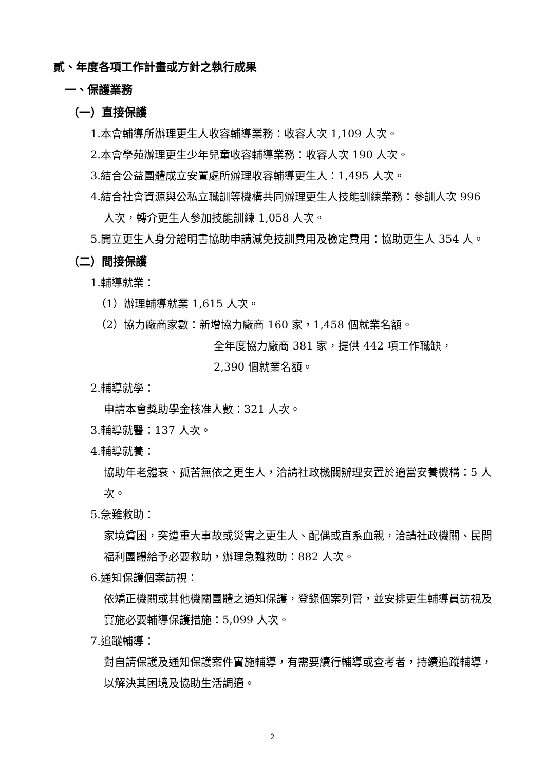貳、年度各項工作計畫或方針之執行成果
一、保護業務
（一）直接保護
1.本會輔導所辦理更生人收容輔導業務：收容人次 1,109 人次。
2.本會學苑辦理更生少年兒童收容輔導業務：收容人次 190 人次。
3.結合公益團體成立安置處所辦理收容輔導更生人：1,495 人次。
4.結合社會資源與公私立職訓等機構共同辦理更生人技能訓練業務：參訓人次 996 人次，轉介更生人參加技能訓練 1,058 人次。
5.開立更生人身分證明書協助申請減免技訓費用及檢定費用：協助更生人 354 人。
（二）間接保護
1.輔導就業：
（1）辦理輔導就業 1,615 人次。
（2）協力廠商家數：新增協力廠商 160 家，1,458 個就業名額。
全年度協力廠商 381 家，提供 442 項工作職缺，
2,390 個就業名額。
2.輔導就學：
申請本會獎助學金核准人數：321 人次。
3.輔導就醫：137 人次。
4.輔導就養：
協助年老體衰、孤苦無依之更生人，洽請社政機關辦理安置於適當安養機構：5 人次。
5.急難救助：
家境貧困，突遭重大事故或災害之更生人、配偶或直系血親，洽請社政機關、民間福利團體給予必要救助，辦理急難救助：882 人次。
6.通知保護個案訪視：
依矯正機關或其他機關團體之通知保護，登錄個案列管，並安排更生輔導員訪視及實施必要輔導保護措施：5,099 人次。
7.追蹤輔導：
對自請保護及通知保護案件實施輔導，有需要續行輔導或查考者，持續追蹤輔導，以解決其困境及協助生活調適。
2